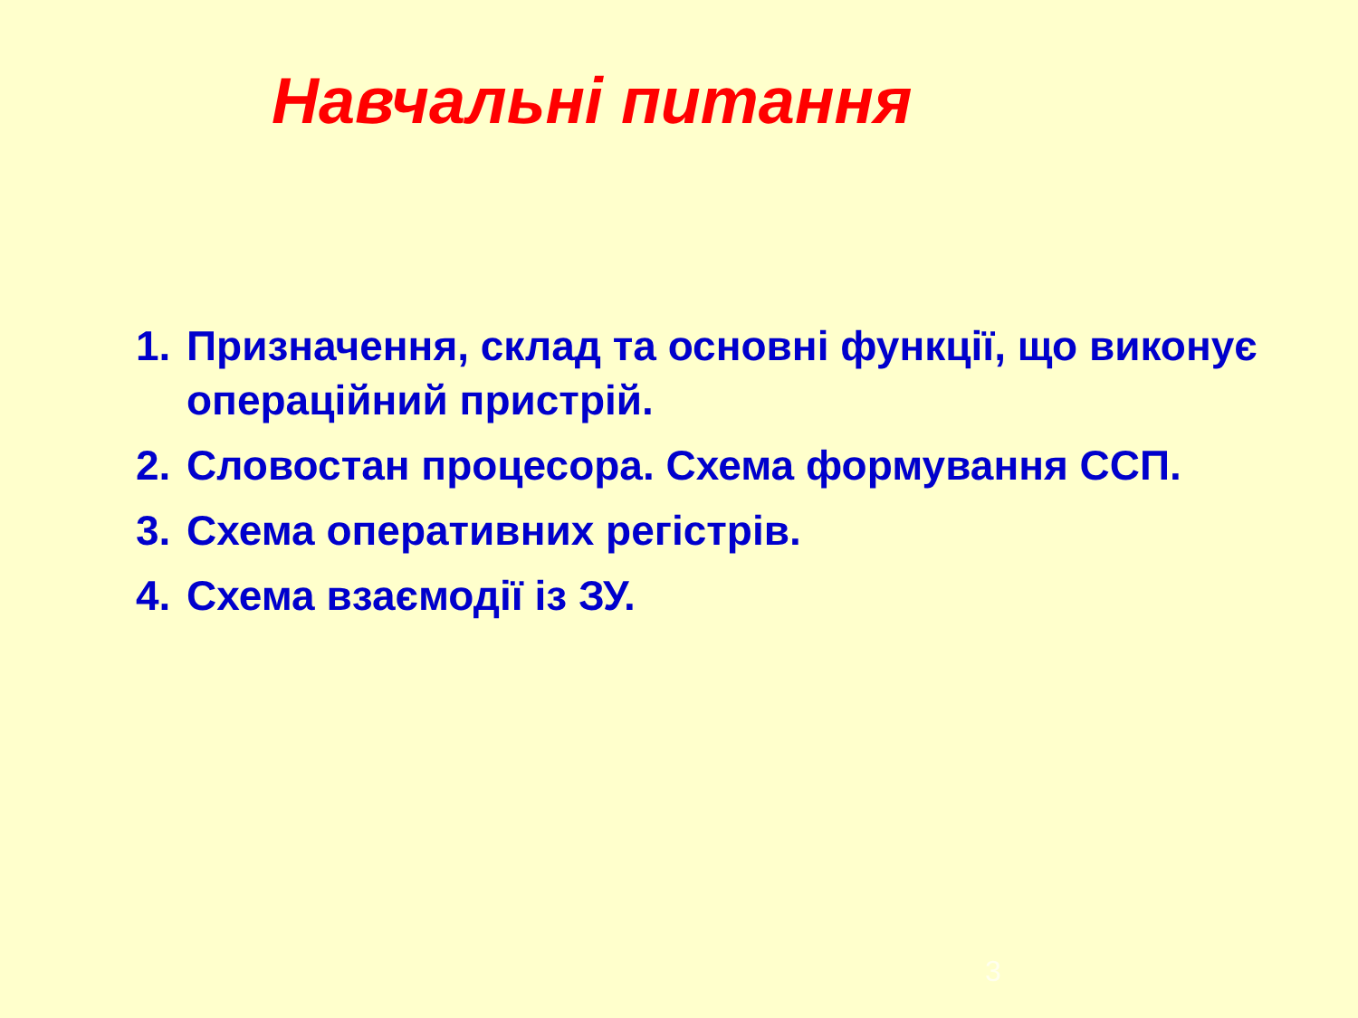Навчальні питання
1. Призначення, склад та основні функції, що виконує операційний пристрій.
2. Словостан процесора. Схема формування ССП.
3. Схема оперативних регістрів.
4. Схема взаємодії із ЗУ.
3